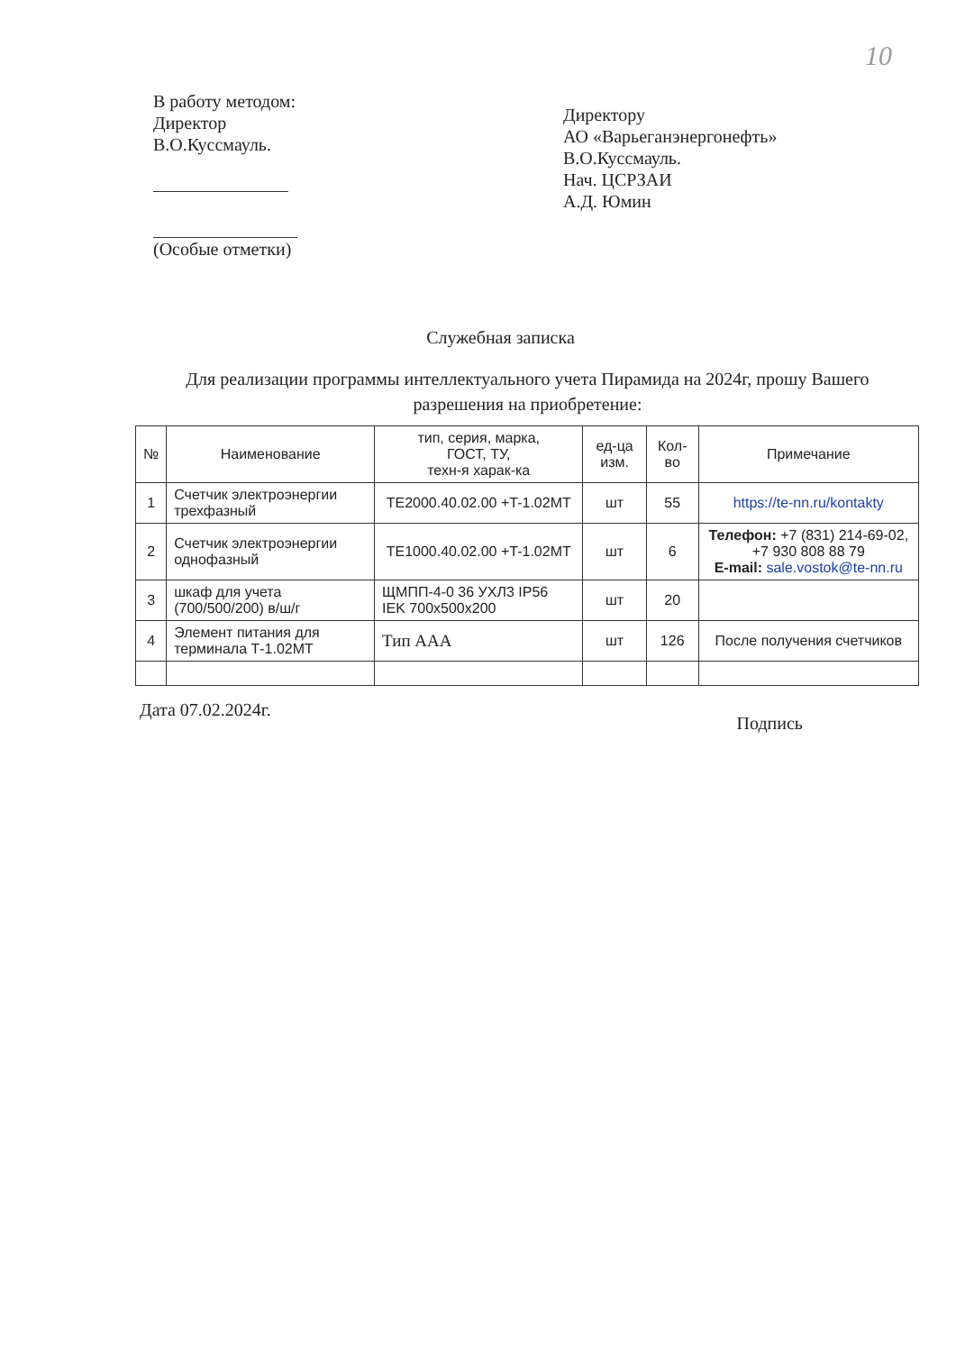10
В работу методом:
Директор
В.О.Куссмауль.
(Особые отметки)
Директору
АО «Варьеганэнергонефть»
В.О.Куссмауль.
Нач. ЦСРЗАИ
А.Д. Юмин
Служебная записка
Для реализации программы интеллектуального учета Пирамида на 2024г, прошу Вашего разрешения на приобретение:
| № | Наименование | тип, серия, марка, ГОСТ, ТУ, техн-я харак-ка | ед-ца изм. | Кол-во | Примечание |
| --- | --- | --- | --- | --- | --- |
| 1 | Счетчик электроэнергии трехфазный | TE2000.40.02.00 +T-1.02MT | шт | 55 | https://te-nn.ru/kontakty |
| 2 | Счетчик электроэнергии однофазный | TE1000.40.02.00 +T-1.02MT | шт | 6 | Телефон: +7 (831) 214-69-02, +7 930 808 88 79 E-mail: sale.vostok@te-nn.ru |
| 3 | шкаф для учета (700/500/200) в/ш/г | ЩМПП-4-0 36 УХЛ3 IP56 IEK 700x500x200 | шт | 20 | |
| 4 | Элемент питания для терминала Т-1.02МТ | Тип AAA | шт | 126 | После получения счетчиков |
Дата 07.02.2024г. Подпись